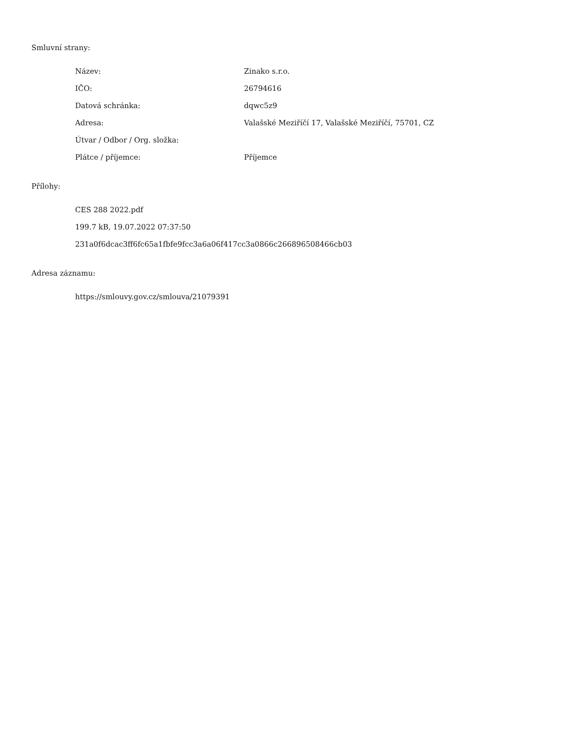Smluvní strany:
| Název: | Zinako s.r.o. |
| IČO: | 26794616 |
| Datová schránka: | dqwc5z9 |
| Adresa: | Valašské Meziříčí 17, Valašské Meziříčí, 75701, CZ |
| Útvar / Odbor / Org. složka: | |
| Plátce / příjemce: | Příjemce |
Přílohy:
CES 288 2022.pdf
199.7 kB, 19.07.2022 07:37:50
231a0f6dcac3ff6fc65a1fbfe9fcc3a6a06f417cc3a0866c266896508466cb03
Adresa záznamu:
https://smlouvy.gov.cz/smlouva/21079391